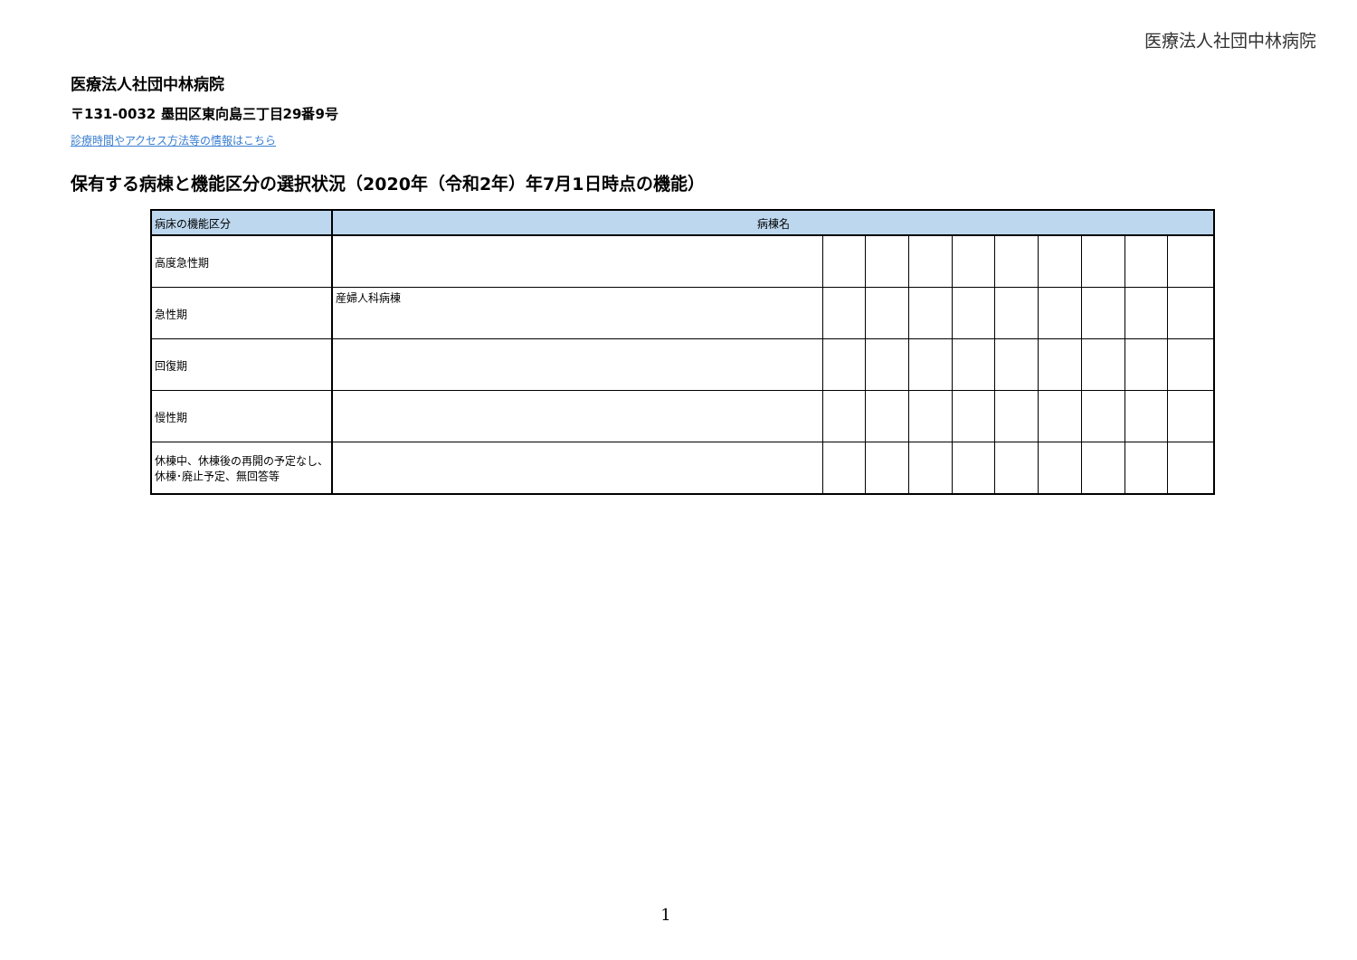医療法人社団中林病院
医療法人社団中林病院
〒131-0032 墨田区東向島三丁目29番9号
診療時間やアクセス方法等の情報はこちら
保有する病棟と機能区分の選択状況（2020年（令和2年）年7月1日時点の機能）
| 病床の機能区分 | 病棟名 | | | | | | | | | |
| --- | --- | --- | --- | --- | --- | --- | --- | --- | --- | --- |
| 高度急性期 | | | | | | | | | | |
| 急性期 | 産婦人科病棟 | | | | | | | | | |
| 回復期 | | | | | | | | | | |
| 慢性期 | | | | | | | | | | |
| 休棟中、休棟後の再開の予定なし、休棟･廃止予定、無回答等 | | | | | | | | | | |
1